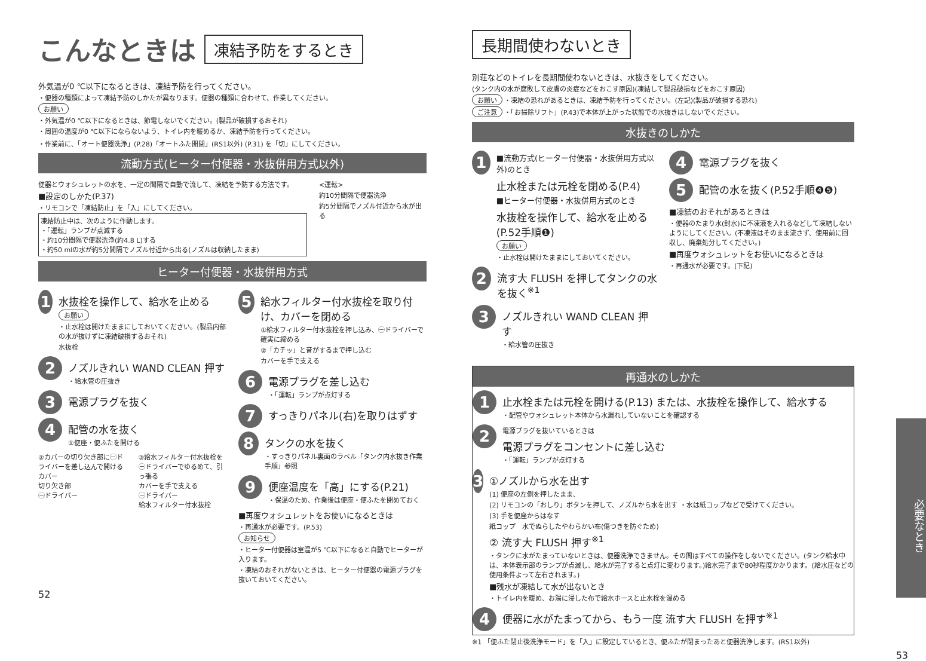こんなときは 凍結予防をするとき
外気温が0 ℃以下になるときは、凍結予防を行ってください。
・便器の種類によって凍結予防のしかたが異なります。便器の種類に合わせて、作業してください。
お願い
・外気温が0 ℃以下になるときは、節電しないでください。(製品が破損するおそれ)
・周囲の温度が0 ℃以下にならないよう、トイレ内を暖めるか、凍結予防を行ってください。
・作業前に、「オート便器洗浄」(P.28)「オートふた開閉」(RS1以外) (P.31) を「切」にしてください。
流動方式(ヒーター付便器・水抜併用方式以外)
便器とウォシュレットの水を、一定の間隔で自動で流して、凍結を予防する方法です。
■設定のしかた(P.37)
・リモコンで「凍結防止」を「入」にしてください。
凍結防止中は、次のように作動します。
・「運転」ランプが点滅する
・約10分間隔で便器洗浄(約4.8 L)する
・約50 mlの水が約5分間隔でノズル付近から出る(ノズルは収納したまま)
<運転>
約10分間隔で便器洗浄
約5分間隔でノズル付近から水が出る
ヒーター付便器・水抜併用方式
1
水抜栓を操作して、給水を止める
お願い
・止水栓は開けたままにしておいてください。(製品内部の水が抜けずに凍結破損するおそれ)
水抜栓
2
ノズルきれい WAND CLEAN 押す
・給水管の圧抜き
3
電源プラグを抜く
4
配管の水を抜く
①便座・便ふたを開ける
②カバーの切り欠き部に㊀ドライバーを差し込んで開ける
カバー
切り欠き部
㊀ドライバー
③給水フィルター付水抜栓を㊀ドライバーでゆるめて、引っ張る
カバーを手で支える
㊀ドライバー
給水フィルター付水抜栓
5
給水フィルター付水抜栓を取り付け、カバーを閉める
①給水フィルター付水抜栓を押し込み、㊀ドライバーで確実に締める
②「カチッ」と音がするまで押し込む
カバーを手で支える
6
電源プラグを差し込む
・「運転」ランプが点灯する
7
すっきりパネル(右)を取りはずす
8
タンクの水を抜く
・すっきりパネル裏面のラベル「タンク内水抜き作業手順」参照
9
便座温度を「高」にする(P.21)
・保温のため、作業後は便座・便ふたを閉めておく
■再度ウォシュレットをお使いになるときは
・再通水が必要です。(P.53)
お知らせ
・ヒーター付便器は室温が5 ℃以下になると自動でヒーターが入ります。
・凍結のおそれがないときは、ヒーター付便器の電源プラグを抜いておいてください。
52
長期間使わないとき
別荘などのトイレを長期間使わないときは、水抜きをしてください。
(タンク内の水が腐敗して皮膚の炎症などをおこす原因)(凍結して製品破損などをおこす原因)
お願い ・凍結の恐れがあるときは、凍結予防を行ってください。(左記)(製品が破損する恐れ)
ご注意 ・「お掃除リフト」(P.43)で本体が上がった状態での水抜きはしないでください。
水抜きのしかた
1
■流動方式(ヒーター付便器・水抜併用方式以外)のとき
止水栓または元栓を閉める(P.4)
■ヒーター付便器・水抜併用方式のとき
水抜栓を操作して、給水を止める(P.52手順❶)
お願い
・止水栓は開けたままにしておいてください。
2
流す大 FLUSH を押してタンクの水を抜く<sup>※1</sup>
3
ノズルきれい WAND CLEAN 押す
・給水管の圧抜き
4
電源プラグを抜く
5
配管の水を抜く(P.52手順❹❺)
■凍結のおそれがあるときは
・便器のたまり水(封水)に不凍液を入れるなどして凍結しないようにしてください。(不凍液はそのまま流さず、使用前に回収し、廃棄処分してください。)
■再度ウォシュレットをお使いになるときは
・再通水が必要です。(下記)
再通水のしかた
1
止水栓または元栓を開ける(P.13) または、水抜栓を操作して、給水する
・配管やウォシュレット本体から水漏れしていないことを確認する
2
電源プラグを抜いているときは
電源プラグをコンセントに差し込む
・「運転」ランプが点灯する
3
①ノズルから水を出す
(1) 便座の左側を押したまま、
(2) リモコンの「おしり」ボタンを押して、ノズルから水を出す ・水は紙コップなどで受けてください。
(3) 手を便座からはなす
紙コップ　水でぬらしたやわらかい布(傷つきを防ぐため)
② 流す大 FLUSH 押す<sup>※1</sup>
・タンクに水がたまっていないときは、便器洗浄できません。その間はすべての操作をしないでください。(タンク給水中は、本体表示部のランプが点滅し、給水が完了すると点灯に変わります。)給水完了まで80秒程度かかります。(給水圧などの使用条件よって左右されます。)
■残水が凍結して水が出ないとき
・トイレ内を暖め、お湯に浸した布で給水ホースと止水栓を温める
4
便器に水がたまってから、もう一度 流す大 FLUSH を押す<sup>※1</sup>
※1 「便ふた閉止後洗浄モード」を「入」に設定しているとき、便ふたが閉まったあと便器洗浄します。(RS1以外)
53
必要なとき